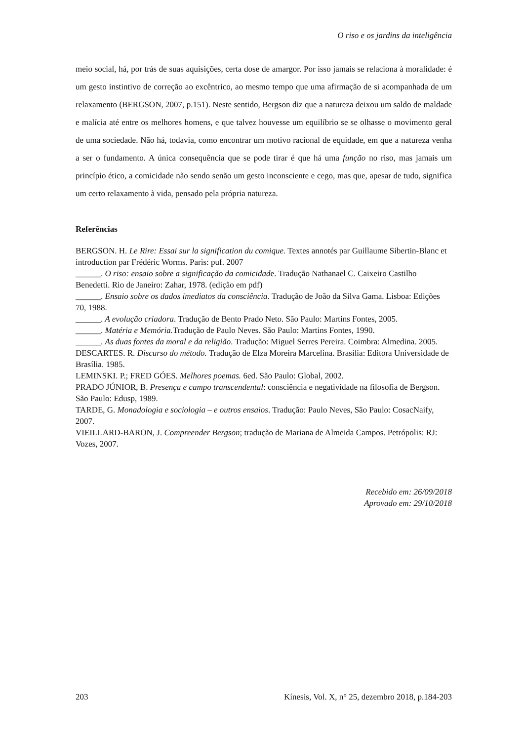O riso e os jardins da inteligência
meio social, há, por trás de suas aquisições, certa dose de amargor. Por isso jamais se relaciona à moralidade: é um gesto instintivo de correção ao excêntrico, ao mesmo tempo que uma afirmação de si acompanhada de um relaxamento (BERGSON, 2007, p.151). Neste sentido, Bergson diz que a natureza deixou um saldo de maldade e malícia até entre os melhores homens, e que talvez houvesse um equilíbrio se se olhasse o movimento geral de uma sociedade. Não há, todavia, como encontrar um motivo racional de equidade, em que a natureza venha a ser o fundamento. A única consequência que se pode tirar é que há uma função no riso, mas jamais um princípio ético, a comicidade não sendo senão um gesto inconsciente e cego, mas que, apesar de tudo, significa um certo relaxamento à vida, pensado pela própria natureza.
Referências
BERGSON. H. Le Rire: Essai sur la signification du comique. Textes annotés par Guillaume Sibertin-Blanc et introduction par Frédéric Worms. Paris: puf. 2007
______. O riso: ensaio sobre a significação da comicidade. Tradução Nathanael C. Caixeiro Castilho Benedetti. Rio de Janeiro: Zahar, 1978. (edição em pdf)
______. Ensaio sobre os dados imediatos da consciência. Tradução de João da Silva Gama. Lisboa: Edições 70, 1988.
______. A evolução criadora. Tradução de Bento Prado Neto. São Paulo: Martins Fontes, 2005.
______. Matéria e Memória. Tradução de Paulo Neves. São Paulo: Martins Fontes, 1990.
______. As duas fontes da moral e da religião. Tradução: Miguel Serres Pereira. Coimbra: Almedina. 2005.
DESCARTES. R. Discurso do método. Tradução de Elza Moreira Marcelina. Brasília: Editora Universidade de Brasília. 1985.
LEMINSKI. P.; FRED GÓES. Melhores poemas. 6ed. São Paulo: Global, 2002.
PRADO JÚNIOR, B. Presença e campo transcendental: consciência e negatividade na filosofia de Bergson. São Paulo: Edusp, 1989.
TARDE, G. Monadologia e sociologia – e outros ensaios. Tradução: Paulo Neves, São Paulo: CosacNaify, 2007.
VIEILLARD-BARON, J. Compreender Bergson; tradução de Mariana de Almeida Campos. Petrópolis: RJ: Vozes, 2007.
Recebido em: 26/09/2018
Aprovado em: 29/10/2018
203 Kínesis, Vol. X, n° 25, dezembro 2018, p.184-203